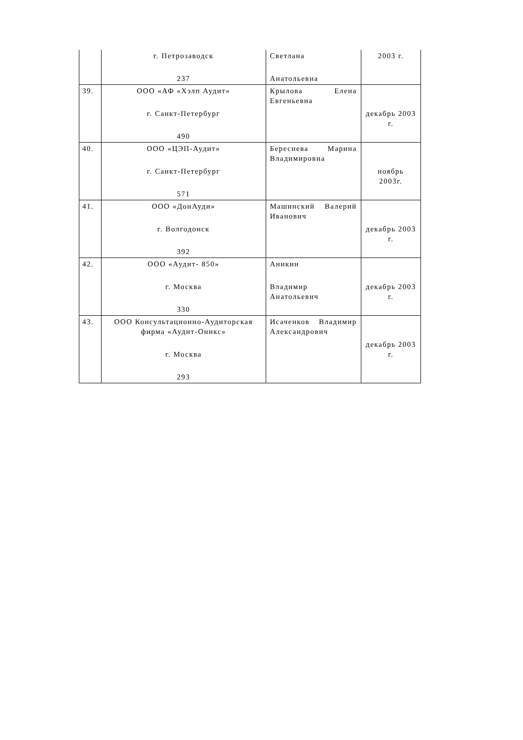| | г. Петрозаводск 237 | Светлана Анатольевна | 2003 г. |
| 39. | ООО «АФ «Хэлп Аудит» г. Санкт-Петербург 490 | Крылова Елена Евгеньевна | декабрь 2003 г. |
| 40. | ООО «ЦЭП-Аудит» г. Санкт-Петербург 571 | Береснева Марина Владимировна | ноябрь 2003г. |
| 41. | ООО «ДонАуди» г. Волгодонск 392 | Машинский Валерий Иванович | декабрь 2003 г. |
| 42. | ООО «Аудит- 850» г. Москва 330 | Аникин Владимир Анатольевич | декабрь 2003 г. |
| 43. | ООО Консультационно-Аудиторская фирма «Аудит-Оникс» г. Москва 293 | Исаченков Владимир Александрович | декабрь 2003 г. |